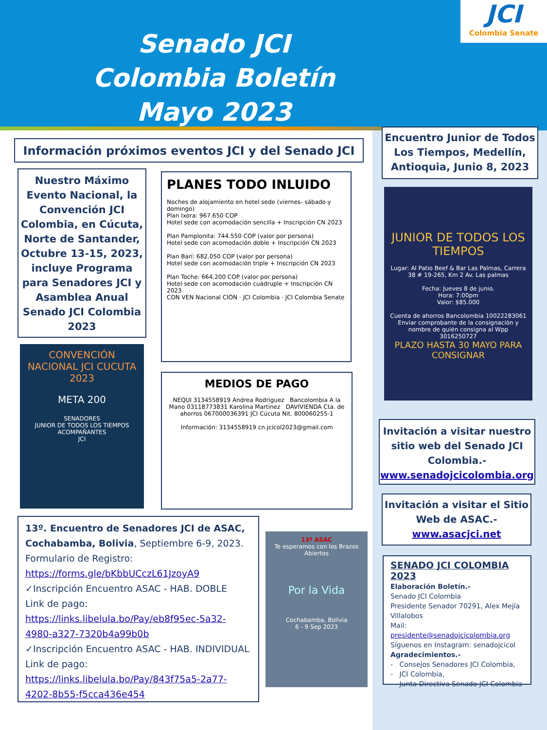Senado JCI Colombia Boletín Mayo 2023
JCI
Colombia Senate
Información próximos eventos JCI y del Senado JCI
Nuestro Máximo Evento Nacional, la Convención JCI Colombia, en Cúcuta, Norte de Santander, Octubre 13-15, 2023, incluye Programa para Senadores JCI y Asamblea Anual Senado JCI Colombia 2023
CONVENCIÓN NACIONAL JCI CUCUTA 2023
META 200
SENADORES
JUNIOR DE TODOS LOS TIEMPOS
ACOMPAÑANTES
JCI
PLANES TODO INLUIDO
Noches de alojamiento en hotel sede (viernes- sábado y domingo)
Plan Ixora: 967.650 COP
Hotel sede con acomodación sencilla + Inscripción CN 2023
Plan Pamplonita: 744.550 COP (valor por persona)
Hotel sede con acomodación doble + Inscripción CN 2023
Plan Barí: 682.050 COP (valor por persona)
Hotel sede con acomodación triple + Inscripción CN 2023
Plan Toche: 664.200 COP (valor por persona)
Hotel sede con acomodación cuádruple + Inscripción CN 2023
CON VEN Nacional CIÓN · JCI Colombia · JCI Colombia Senate
MEDIOS DE PAGO
NEQUI 3134558919 Andrea Rodriguez Bancolombia A la Mano 03118773831 Karolina Martinez DAVIVIENDA Cta. de ahorros 067000036391 JCI Cúcuta Nit. 800060255-1
Información: 3134558919 cn.jcicol2023@gmail.com
Encuentro Junior de Todos Los Tiempos, Medellín, Antioquia, Junio 8, 2023
JUNIOR DE TODOS LOS TIEMPOS
Lugar: Al Patio Beef & Bar Las Palmas, Carrera 38 # 19-265, Km 2 Av. Las palmas
Fecha: Jueves 8 de junio.
Hora: 7:00pm
Valor: $85.000
Cuenta de ahorros Bancolombia 10022283061 Enviar comprobante de la consignación y nombre de quién consigna al Wpp 3016250727
PLAZO HASTA 30 MAYO PARA CONSIGNAR
Invitación a visitar nuestro sitio web del Senado JCI Colombia.-
www.senadojcicolombia.org
Invitación a visitar el Sitio Web de ASAC.-
www.asacjci.net
SENADO JCI COLOMBIA 2023
Elaboración Boletín.-
Senado JCI Colombia
Presidente Senador 70291, Alex Mejía Villalobos
Mail:
presidente@senadojcicolombia.org
Síguenos en Instagram: senadojcicol
Agradecimientos.-
- Consejos Senadores JCI Colombia,
- JCI Colombia,
- Junta Directiva Senado JCI Colombia
13º. Encuentro de Senadores JCI de ASAC, Cochabamba, Bolivia, Septiembre 6-9, 2023.
Formulario de Registro:
https://forms.gle/bKbbUCczL61JzoyA9
✓Inscripción Encuentro ASAC - HAB. DOBLE
Link de pago:
https://links.libelula.bo/Pay/eb8f95ec-5a32-4980-a327-7320b4a99b0b
✓Inscripción Encuentro ASAC - HAB. INDIVIDUAL
Link de pago:
https://links.libelula.bo/Pay/843f75a5-2a77-4202-8b55-f5cca436e454
13º ASAC
Te esperamos con los Brazos Abiertos
Por la Vida
Cochabamba, Bolivia
6 - 9 Sep 2023